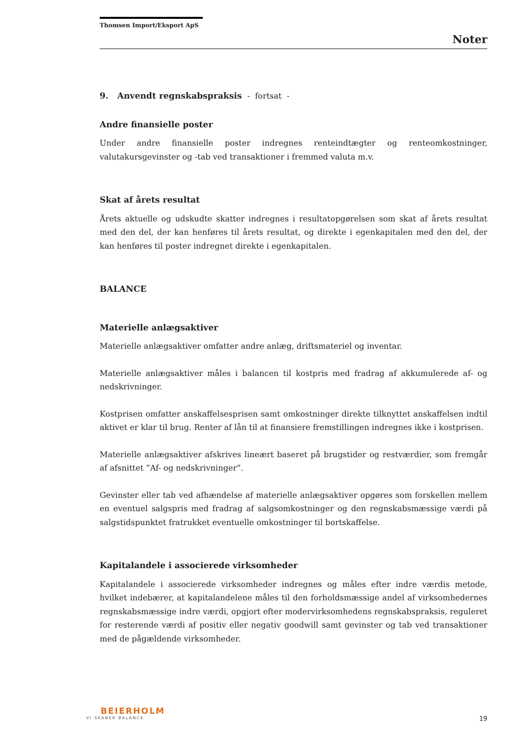Thomsen Import/Eksport ApS
Noter
9. Anvendt regnskabspraksis - fortsat -
Andre finansielle poster
Under andre finansielle poster indregnes renteindtægter og renteomkostninger, valutakursgevinster og -tab ved transaktioner i fremmed valuta m.v.
Skat af årets resultat
Årets aktuelle og udskudte skatter indregnes i resultatopgørelsen som skat af årets resultat med den del, der kan henføres til årets resultat, og direkte i egenkapitalen med den del, der kan henføres til poster indregnet direkte i egenkapitalen.
BALANCE
Materielle anlægsaktiver
Materielle anlægsaktiver omfatter andre anlæg, driftsmateriel og inventar.
Materielle anlægsaktiver måles i balancen til kostpris med fradrag af akkumulerede af- og nedskrivninger.
Kostprisen omfatter anskaffelsesprisen samt omkostninger direkte tilknyttet anskaffelsen indtil aktivet er klar til brug. Renter af lån til at finansiere fremstillingen indregnes ikke i kostprisen.
Materielle anlægsaktiver afskrives lineært baseret på brugstider og restværdier, som fremgår af afsnittet ”Af- og nedskrivninger”.
Gevinster eller tab ved afhændelse af materielle anlægsaktiver opgøres som forskellen mellem en eventuel salgspris med fradrag af salgsomkostninger og den regnskabsmæssige værdi på salgstidspunktet fratrukket eventuelle omkostninger til bortskaffelse.
Kapitalandele i associerede virksomheder
Kapitalandele i associerede virksomheder indregnes og måles efter indre værdis metode, hvilket indebærer, at kapitalandelene måles til den forholdsmæssige andel af virksomhedernes regnskabsmæssige indre værdi, opgjort efter modervirksomhedens regnskabspraksis, reguleret for resterende værdi af positiv eller negativ goodwill samt gevinster og tab ved transaktioner med de pågældende virksomheder.
BEIERHOLM
VI SKABER BALANCE
19